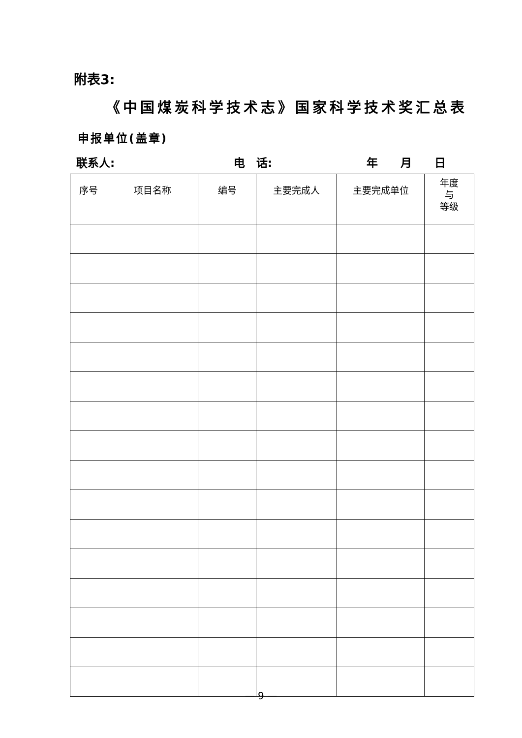附表3:
《中国煤炭科学技术志》国家科学技术奖汇总表
申报单位(盖章)
联系人: 电　话: 年　　月　　日
| 序号 | 项目名称 | 编号 | 主要完成人 | 主要完成单位 | 年度 与 等级 |
| --- | --- | --- | --- | --- | --- |
— 9 —